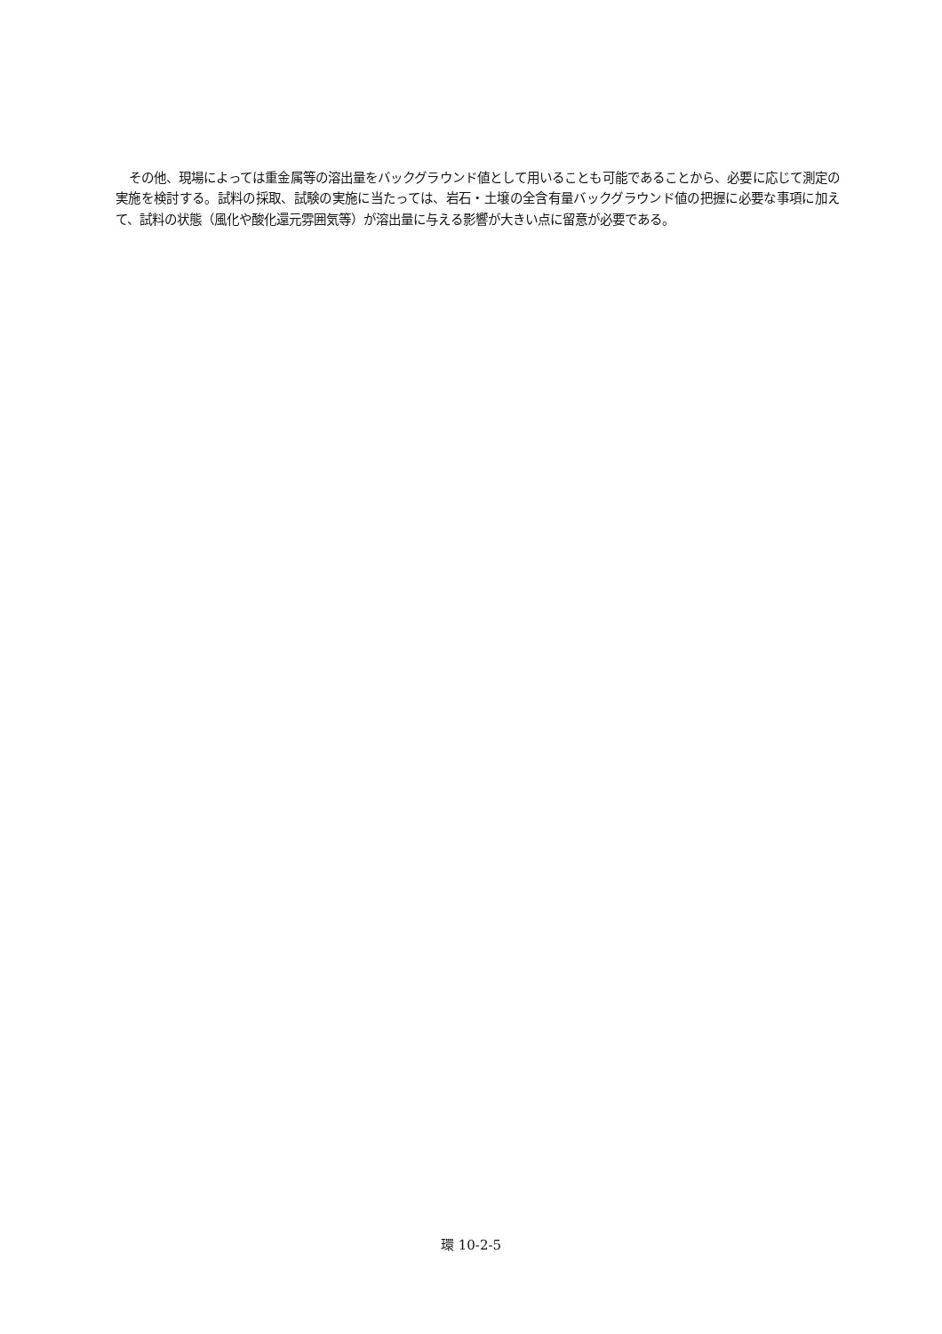その他、現場によっては重金属等の溶出量をバックグラウンド値として用いることも可能であることから、必要に応じて測定の実施を検討する。試料の採取、試験の実施に当たっては、岩石・土壌の全含有量バックグラウンド値の把握に必要な事項に加えて、試料の状態（風化や酸化還元雰囲気等）が溶出量に与える影響が大きい点に留意が必要である。
環 10-2-5